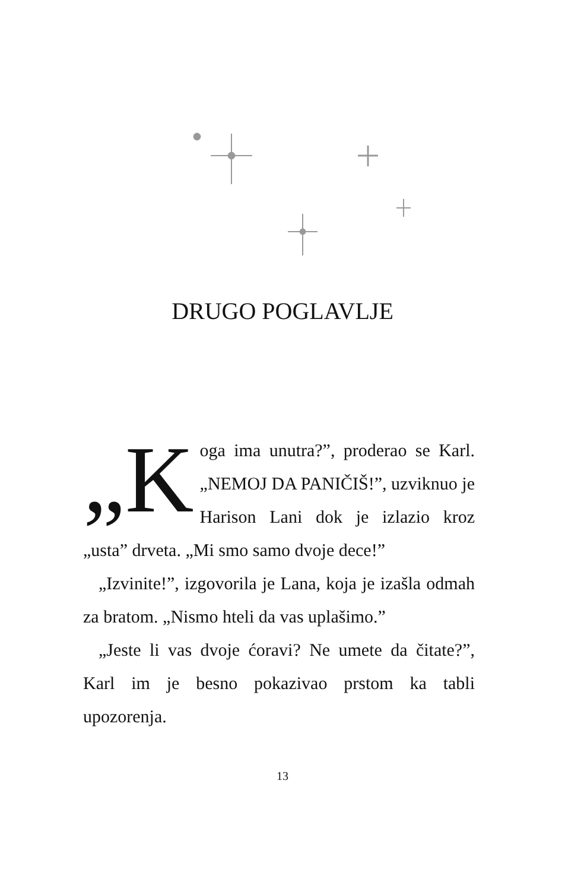DRUGO POGLAVLJE
„K oga ima unutra?”, proderao se Karl. „NEMOJ DA PANIČIŠ!”, uzviknuo je Harison Lani dok je izlazio kroz „usta” drveta. „Mi smo samo dvoje dece!”
„Izvinite!”, izgovorila je Lana, koja je izašla odmah za bratom. „Nismo hteli da vas uplašimo.”
„Jeste li vas dvoje ćoravi? Ne umete da čitate?”, Karl im je besno pokazivao prstom ka tabli upozorenja.
13